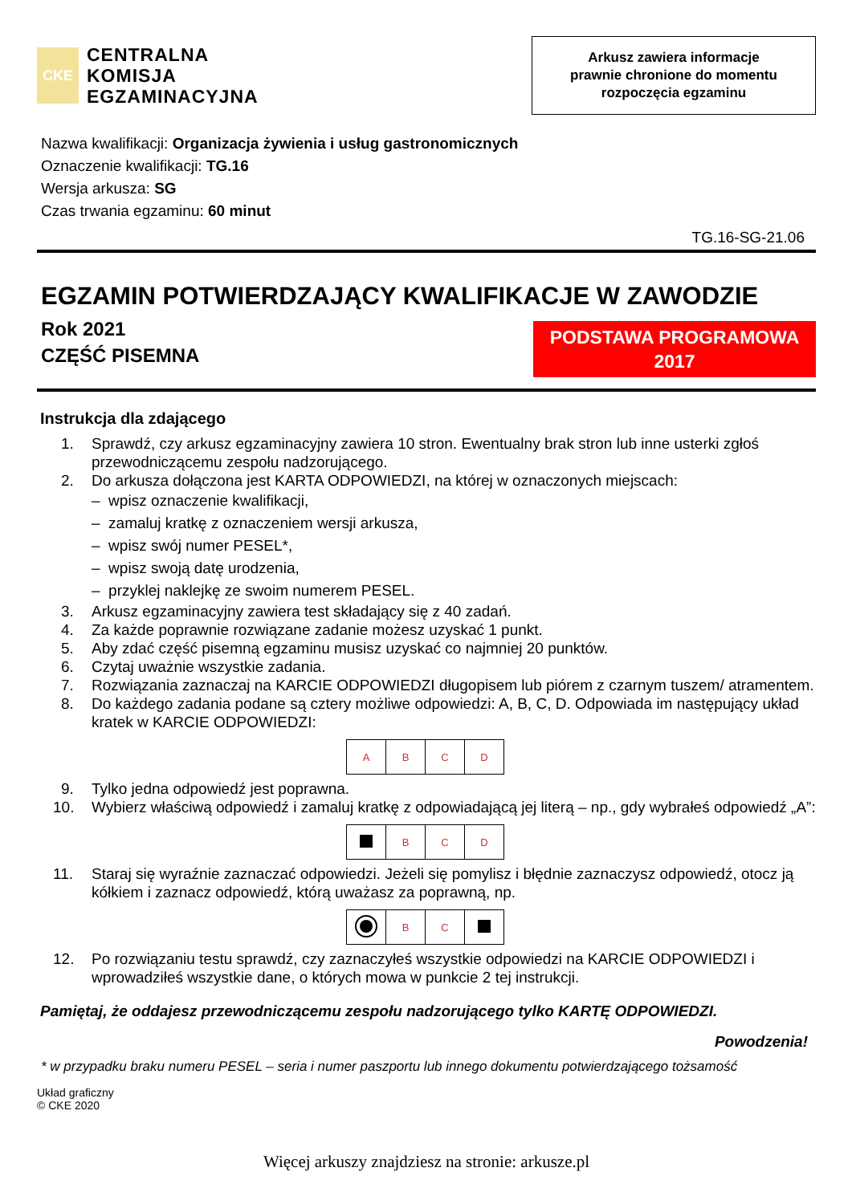CKE
CENTRALNA
KOMISJA
EGZAMINACYJNA
Arkusz zawiera informacje
prawnie chronione do momentu
rozpoczęcia egzaminu
Nazwa kwalifikacji: Organizacja żywienia i usług gastronomicznych
Oznaczenie kwalifikacji: TG.16
Wersja arkusza: SG
Czas trwania egzaminu: 60 minut
TG.16-SG-21.06
EGZAMIN POTWIERDZAJĄCY KWALIFIKACJE W ZAWODZIE
Rok 2021
CZĘŚĆ PISEMNA
PODSTAWA PROGRAMOWA
2017
Instrukcja dla zdającego
1. Sprawdź, czy arkusz egzaminacyjny zawiera 10 stron. Ewentualny brak stron lub inne usterki zgłoś przewodniczącemu zespołu nadzorującego.
2. Do arkusza dołączona jest KARTA ODPOWIEDZI, na której w oznaczonych miejscach:
– wpisz oznaczenie kwalifikacji,
– zamaluj kratkę z oznaczeniem wersji arkusza,
– wpisz swój numer PESEL*,
– wpisz swoją datę urodzenia,
– przyklej naklejkę ze swoim numerem PESEL.
3. Arkusz egzaminacyjny zawiera test składający się z 40 zadań.
4. Za każde poprawnie rozwiązane zadanie możesz uzyskać 1 punkt.
5. Aby zdać część pisemną egzaminu musisz uzyskać co najmniej 20 punktów.
6. Czytaj uważnie wszystkie zadania.
7. Rozwiązania zaznaczaj na KARCIE ODPOWIEDZI długopisem lub piórem z czarnym tuszem/ atramentem.
8. Do każdego zadania podane są cztery możliwe odpowiedzi: A, B, C, D. Odpowiada im następujący układ kratek w KARCIE ODPOWIEDZI:
| A | B | C | D |
9. Tylko jedna odpowiedź jest poprawna.
10. Wybierz właściwą odpowiedź i zamaluj kratkę z odpowiadającą jej literą – np., gdy wybrałeś odpowiedź „A”:
| | B | C | D |
11. Staraj się wyraźnie zaznaczać odpowiedzi. Jeżeli się pomylisz i błędnie zaznaczysz odpowiedź, otocz ją kółkiem i zaznacz odpowiedź, którą uważasz za poprawną, np.
| | B | C | |
12. Po rozwiązaniu testu sprawdź, czy zaznaczyłeś wszystkie odpowiedzi na KARCIE ODPOWIEDZI i wprowadziłeś wszystkie dane, o których mowa w punkcie 2 tej instrukcji.
Pamiętaj, że oddajesz przewodniczącemu zespołu nadzorującego tylko KARTĘ ODPOWIEDZI.
Powodzenia!
* w przypadku braku numeru PESEL – seria i numer paszportu lub innego dokumentu potwierdzającego tożsamość
Układ graficzny
© CKE 2020
Więcej arkuszy znajdziesz na stronie: arkusze.pl